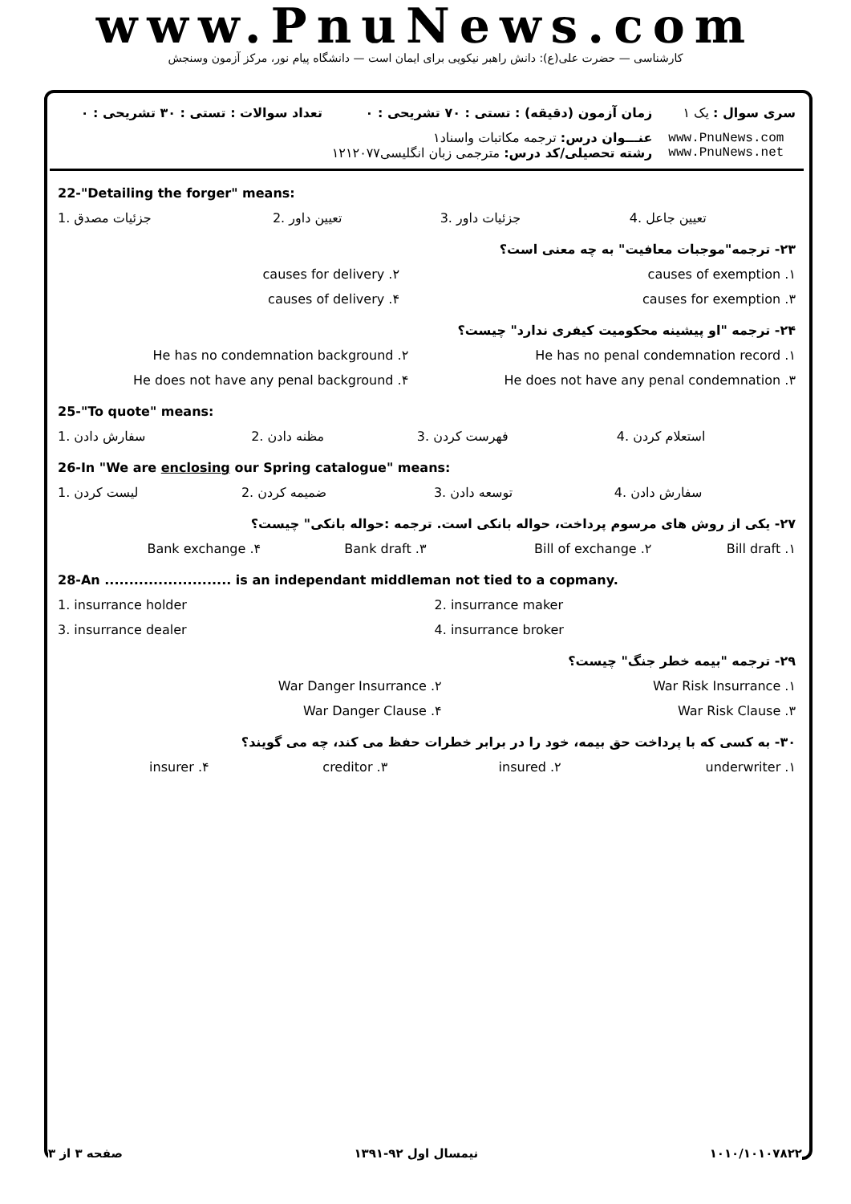www.PnuNews.com
کارشناسی — حضرت علی(ع): دانش راهبر نیکویی برای ایمان است — دانشگاه پیام نور، مرکز آزمون وسنجش
| تعداد سوالات : تستی : ۳۰ تشریحی : ۰ | زمان آزمون (دقیقه) : تستی : ۷۰ تشریحی : ۰ | سری سوال : یک ۱ |
| عنـــوان درس: ترجمه مکاتبات واسناد۱ رشته تحصیلی/کد درس: مترجمی زبان انگلیسی۱۲۱۲۰۷۷ | | www.PnuNews.com www.PnuNews.net |
22-"Detailing the forger" means:
| 1. جزئیات مصدق | 2. تعیین داور | 3. جزئیات داور | 4. تعیین جاعل |
۲۳- ترجمه"موجبات معافیت" به چه معنی است؟
| ۱. causes of exemption | ۲. causes for delivery |
| ۳. causes for exemption | ۴. causes of delivery |
۲۴- ترجمه "او پیشینه محکومیت کیفری ندارد" چیست؟
| ۱. He has no penal condemnation record | ۲. He has no condemnation background |
| ۳. He does not have any penal condemnation | ۴. He does not have any penal background |
25-"To quote" means:
| 1. سفارش دادن | 2. مظنه دادن | 3. فهرست کردن | 4. استعلام کردن |
26-In "We are enclosing our Spring catalogue" means:
| 1. لیست کردن | 2. ضمیمه کردن | 3. توسعه دادن | 4. سفارش دادن |
۲۷- یکی از روش های مرسوم پرداخت، حواله بانکی است. ترجمه :حواله بانکی" چیست؟
| ۱. Bill draft | ۲. Bill of exchange | ۳. Bank draft | ۴. Bank exchange |
28-An .......................... is an independant middleman not tied to a copmany.
| 1. insurrance holder | 2. insurrance maker |
| 3. insurrance dealer | 4. insurrance broker |
۲۹- ترجمه "بیمه خطر جنگ" چیست؟
| ۱. War Risk Insurrance | ۲. War Danger Insurrance |
| ۳. War Risk Clause | ۴. War Danger Clause |
۳۰- به کسی که با پرداخت حق بیمه، خود را در برابر خطرات حفظ می کند، چه می گویند؟
| ۱. underwriter | ۲. insured | ۳. creditor | ۴. insurer |
صفحه ۳ از ۳ نیمسال اول ۹۲-۱۳۹۱ ۱۰۱۰/۱۰۱۰۷۸۲۲